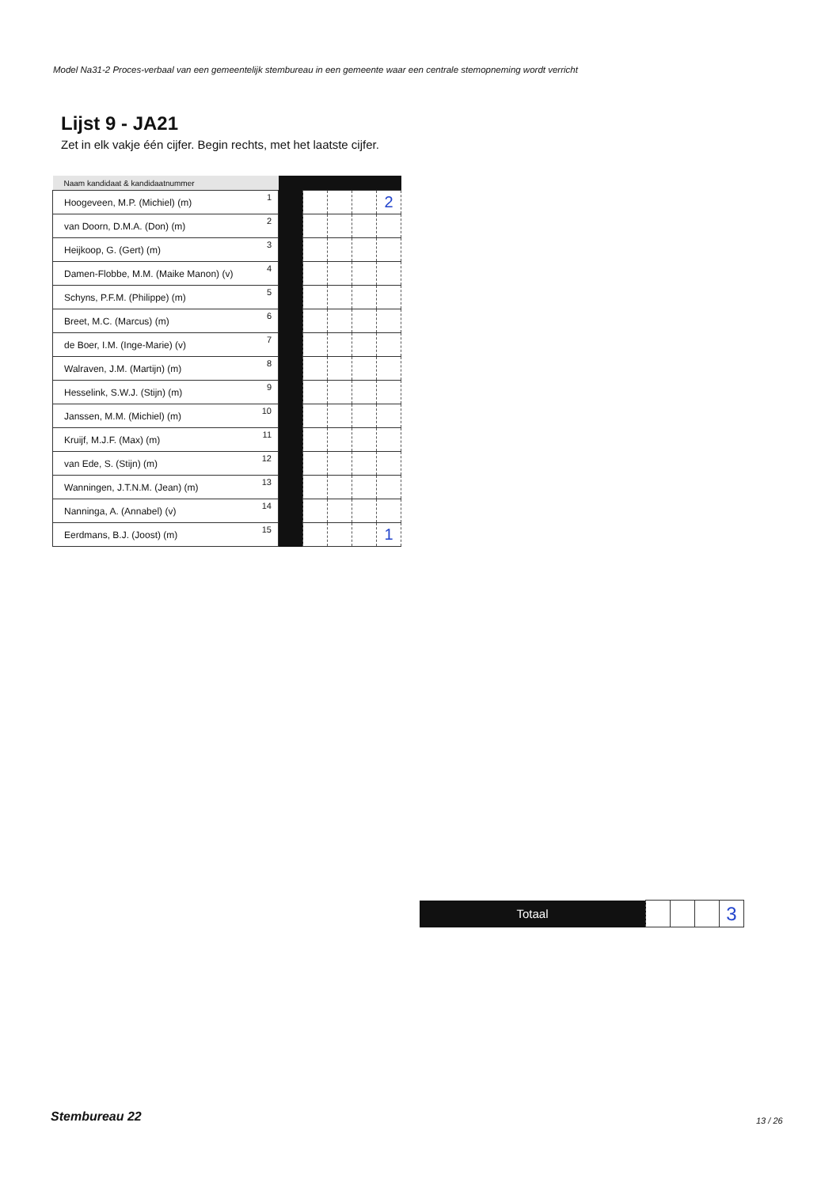Model Na31-2 Proces-verbaal van een gemeentelijk stembureau in een gemeente waar een centrale stemopneming wordt verricht
Lijst 9 - JA21
Zet in elk vakje één cijfer. Begin rechts, met het laatste cijfer.
| Naam kandidaat & kandidaatnummer | | | | | |
| Hoogeveen, M.P. (Michiel) (m) 1 | | | | | 2 |
| van Doorn, D.M.A. (Don) (m) 2 | | | | | |
| Heijkoop, G. (Gert) (m) 3 | | | | | |
| Damen-Flobbe, M.M. (Maike Manon) (v) 4 | | | | | |
| Schyns, P.F.M. (Philippe) (m) 5 | | | | | |
| Breet, M.C. (Marcus) (m) 6 | | | | | |
| de Boer, I.M. (Inge-Marie) (v) 7 | | | | | |
| Walraven, J.M. (Martijn) (m) 8 | | | | | |
| Hesselink, S.W.J. (Stijn) (m) 9 | | | | | |
| Janssen, M.M. (Michiel) (m) 10 | | | | | |
| Kruijf, M.J.F. (Max) (m) 11 | | | | | |
| van Ede, S. (Stijn) (m) 12 | | | | | |
| Wanningen, J.T.N.M. (Jean) (m) 13 | | | | | |
| Nanninga, A. (Annabel) (v) 14 | | | | | |
| Eerdmans, B.J. (Joost) (m) 15 | | | | | 1 |
| Totaal | | | | 3 |
Stembureau 22 13 / 26